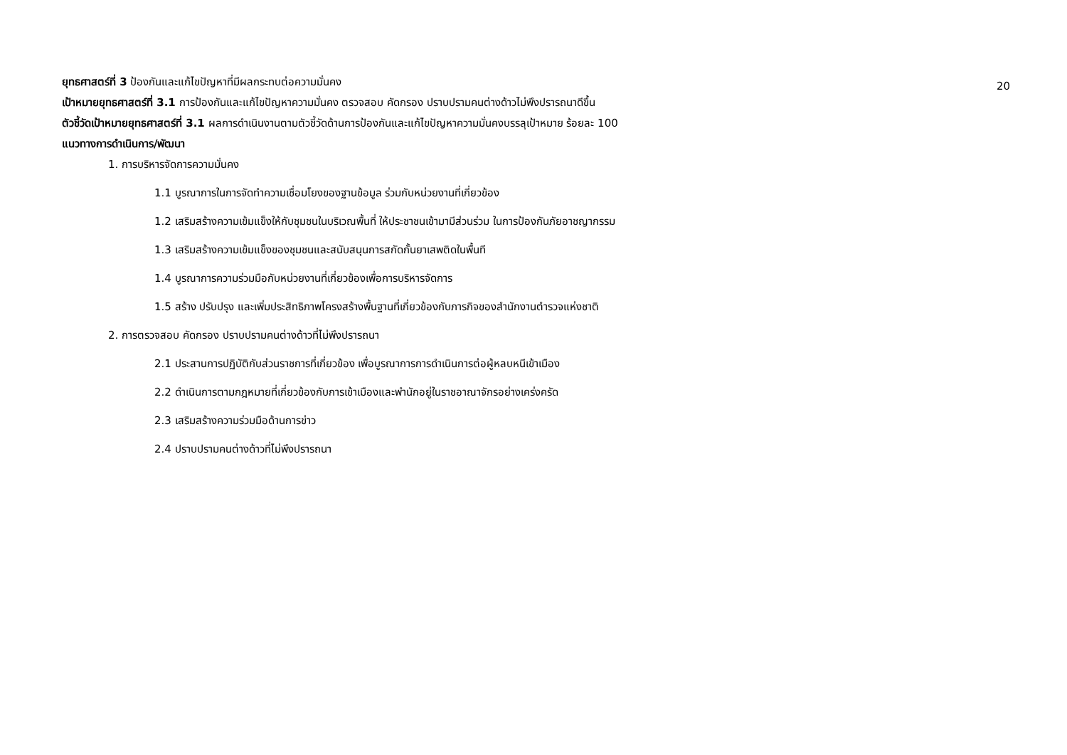20
ยุทธศาสตร์ที่ 3 ป้องกันและแก้ไขปัญหาที่มีผลกระทบต่อความมั่นคง
เป้าหมายยุทธศาสตร์ที่ 3.1 การป้องกันและแก้ไขปัญหาความมั่นคง ตรวจสอบ คัดกรอง ปราบปรามคนต่างด้าวไม่พึงปรารถนาดีขึ้น
ตัวชี้วัดเป้าหมายยุทธศาสตร์ที่ 3.1 ผลการดำเนินงานตามตัวชี้วัดด้านการป้องกันและแก้ไขปัญหาความมั่นคงบรรลุเป้าหมาย ร้อยละ 100
แนวทางการดำเนินการ/พัฒนา
1. การบริหารจัดการความมั่นคง
1.1 บูรณาการในการจัดทำความเชื่อมโยงของฐานข้อมูล ร่วมกับหน่วยงานที่เกี่ยวข้อง
1.2 เสริมสร้างความเข้มแข็งให้กับชุมชนในบริเวณพื้นที่ ให้ประชาชนเข้ามามีส่วนร่วม ในการป้องกันภัยอาชญากรรม
1.3 เสริมสร้างความเข้มแข็งของชุมชนและสนับสนุนการสกัดกั้นยาเสพติดในพื้นที
1.4 บูรณาการความร่วมมือกับหน่วยงานที่เกี่ยวข้องเพื่อการบริหารจัดการ
1.5 สร้าง ปรับปรุง และเพิ่มประสิทธิภาพโครงสร้างพื้นฐานที่เกี่ยวข้องกับภารกิจของสำนักงานตำรวจแห่งชาติ
2. การตรวจสอบ คัดกรอง ปราบปรามคนต่างด้าวที่ไม่พึงปรารถนา
2.1 ประสานการปฏิบัติกับส่วนราชการที่เกี่ยวข้อง เพื่อบูรณาการการดำเนินการต่อผู้หลบหนีเข้าเมือง
2.2 ดำเนินการตามกฎหมายที่เกี่ยวข้องกับการเข้าเมืองและพำนักอยู่ในราชอาณาจักรอย่างเคร่งครัด
2.3 เสริมสร้างความร่วมมือด้านการข่าว
2.4 ปราบปรามคนต่างด้าวที่ไม่พึงปรารถนา